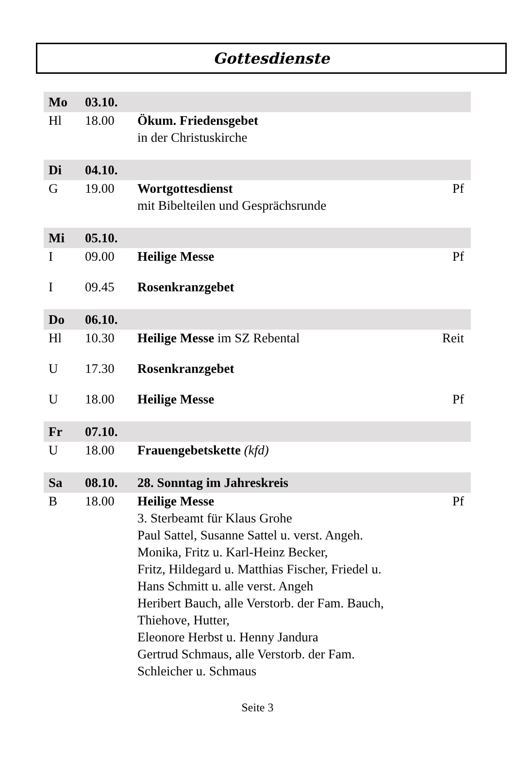Gottesdienste
| Mo | 03.10. | | |
| Hl | 18.00 | Ökum. Friedensgebet in der Christuskirche | |
| Di | 04.10. | | |
| G | 19.00 | Wortgottesdienst mit Bibelteilen und Gesprächsrunde | Pf |
| Mi | 05.10. | | |
| I | 09.00 | Heilige Messe | Pf |
| I | 09.45 | Rosenkranzgebet | |
| Do | 06.10. | | |
| Hl | 10.30 | Heilige Messe im SZ Rebental | Reit |
| U | 17.30 | Rosenkranzgebet | |
| U | 18.00 | Heilige Messe | Pf |
| Fr | 07.10. | | |
| U | 18.00 | Frauengebetskette (kfd) | |
| Sa | 08.10. | 28. Sonntag im Jahreskreis | |
| B | 18.00 | Heilige Messe 3. Sterbeamt für Klaus Grohe Paul Sattel, Susanne Sattel u. verst. Angeh. Monika, Fritz u. Karl-Heinz Becker, Fritz, Hildegard u. Matthias Fischer, Friedel u. Hans Schmitt u. alle verst. Angeh Heribert Bauch, alle Verstorb. der Fam. Bauch, Thiehove, Hutter, Eleonore Herbst u. Henny Jandura Gertrud Schmaus, alle Verstorb. der Fam. Schleicher u. Schmaus | Pf |
Seite 3